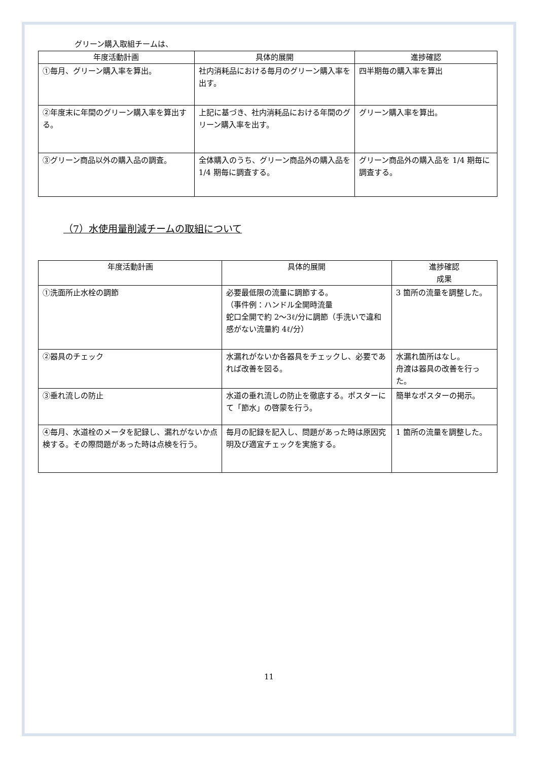グリーン購入取組チームは、
| 年度活動計画 | 具体的展開 | 進捗確認 |
| --- | --- | --- |
| ①毎月、グリーン購入率を算出。 | 社内消耗品における毎月のグリーン購入率を出す。 | 四半期毎の購入率を算出 |
| ②年度末に年間のグリーン購入率を算出する。 | 上記に基づき、社内消耗品における年間のグリーン購入率を出す。 | グリーン購入率を算出。 |
| ③グリーン商品以外の購入品の調査。 | 全体購入のうち、グリーン商品外の購入品を 1/4 期毎に調査する。 | グリーン商品外の購入品を 1/4 期毎に調査する。 |
（7）水使用量削減チームの取組について
| 年度活動計画 | 具体的展開 | 進捗確認 成果 |
| --- | --- | --- |
| ①洗面所止水栓の調節 | 必要最低限の流量に調節する。 （事件例：ハンドル全開時流量 蛇口全開で約 2～3ℓ/分に調節（手洗いで違和感がない流量約 4ℓ/分） | 3 箇所の流量を調整した。 |
| ②器具のチェック | 水漏れがないか各器具をチェックし、必要であれば改善を図る。 | 水漏れ箇所はなし。 舟渡は器具の改善を行った。 |
| ③垂れ流しの防止 | 水道の垂れ流しの防止を徹底する。ポスターにて「節水」の啓蒙を行う。 | 簡単なポスターの掲示。 |
| ④毎月、水道栓のメータを記録し、漏れがないか点検する。その際問題があった時は点検を行う。 | 毎月の記録を記入し、問題があった時は原因究明及び適宜チェックを実施する。 | 1 箇所の流量を調整した。 |
11